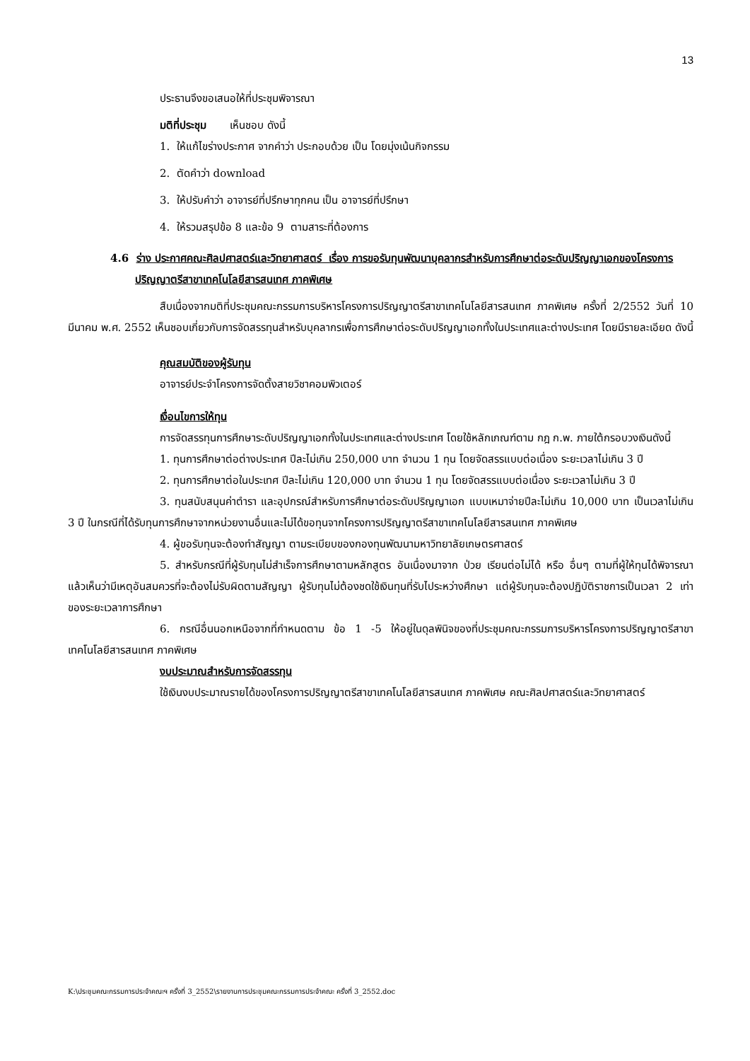13
ประธานจึงขอเสนอให้ที่ประชุมพิจารณา
มติที่ประชุม เห็นชอบ ดังนี้
1. ให้แก้ไขร่างประกาศ จากคำว่า ประกอบด้วย เป็น โดยมุ่งเน้นกิจกรรม
2. ตัดคำว่า download
3. ให้ปรับคำว่า อาจารย์ที่ปรึกษาทุกคน เป็น อาจารย์ที่ปรึกษา
4. ให้รวมสรุปข้อ 8 และข้อ 9 ตามสาระที่ต้องการ
4.6 ร่าง ประกาศคณะศิลปศาสตร์และวิทยาศาสตร์ เรื่อง การขอรับทุนพัฒนาบุคลากรสำหรับการศึกษาต่อระดับปริญญาเอกของโครงการปริญญาตรีสาขาเทคโนโลยีสารสนเทศ ภาคพิเศษ
สืบเนื่องจากมติที่ประชุมคณะกรรมการบริหารโครงการปริญญาตรีสาขาเทคโนโลยีสารสนเทศ ภาคพิเศษ ครั้งที่ 2/2552 วันที่ 10 มีนาคม พ.ศ. 2552 เห็นชอบเกี่ยวกับการจัดสรรทุนสำหรับบุคลากรเพื่อการศึกษาต่อระดับปริญญาเอกทั้งในประเทศและต่างประเทศ โดยมีรายละเอียด ดังนี้
คุณสมบัติของผู้รับทุน
อาจารย์ประจำโครงการจัดตั้งสายวิชาคอมพิวเตอร์
เงื่อนไขการให้ทุน
การจัดสรรทุนการศึกษาระดับปริญญาเอกทั้งในประเทศและต่างประเทศ โดยใช้หลักเกณฑ์ตาม กฎ ก.พ. ภายใต้กรอบวงเงินดังนี้
1. ทุนการศึกษาต่อต่างประเทศ ปีละไม่เกิน 250,000 บาท จำนวน 1 ทุน โดยจัดสรรแบบต่อเนื่อง ระยะเวลาไม่เกิน 3 ปี
2. ทุนการศึกษาต่อในประเทศ ปีละไม่เกิน 120,000 บาท จำนวน 1 ทุน โดยจัดสรรแบบต่อเนื่อง ระยะเวลาไม่เกิน 3 ปี
3. ทุนสนับสนุนค่าตำรา และอุปกรณ์สำหรับการศึกษาต่อระดับปริญญาเอก แบบเหมาจ่ายปีละไม่เกิน 10,000 บาท เป็นเวลาไม่เกิน 3 ปี ในกรณีที่ได้รับทุนการศึกษาจากหน่วยงานอื่นและไม่ได้ขอทุนจากโครงการปริญญาตรีสาขาเทคโนโลยีสารสนเทศ ภาคพิเศษ
4. ผู้ขอรับทุนจะต้องทำสัญญา ตามระเบียบของกองทุนพัฒนามหาวิทยาลัยเกษตรศาสตร์
5. สำหรับกรณีที่ผู้รับทุนไม่สำเร็จการศึกษาตามหลักสูตร อันเนื่องมาจาก ป่วย เรียนต่อไม่ได้ หรือ อื่นๆ ตามที่ผู้ให้ทุนได้พิจารณาแล้วเห็นว่ามีเหตุอันสมควรที่จะต้องไม่รับผิดตามสัญญา ผู้รับทุนไม่ต้องชดใช้เงินทุนที่รับไประหว่างศึกษา แต่ผู้รับทุนจะต้องปฏิบัติราชการเป็นเวลา 2 เท่าของระยะเวลาการศึกษา
6. กรณีอื่นนอกเหนือจากที่กำหนดตาม ข้อ 1 -5 ให้อยู่ในดุลพินิจของที่ประชุมคณะกรรมการบริหารโครงการปริญญาตรีสาขาเทคโนโลยีสารสนเทศ ภาคพิเศษ
งบประมาณสำหรับการจัดสรรทุน
ใช้เงินงบประมาณรายได้ของโครงการปริญญาตรีสาขาเทคโนโลยีสารสนเทศ ภาคพิเศษ คณะศิลปศาสตร์และวิทยาศาสตร์
K:\ประชุมคณะกรรมการประจำคณะฯ ครั้งที่ 3_2552\รายงานการประชุมคณะกรรมการประจำคณะ ครั้งที่ 3_2552.doc